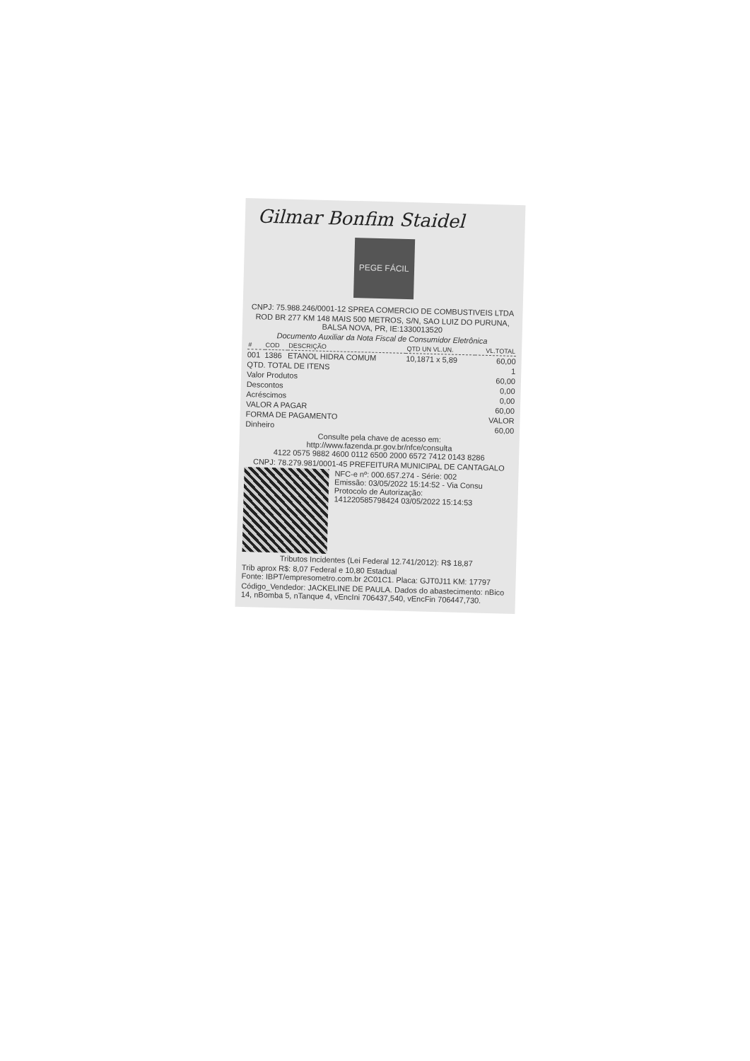Gilmar Bonfim Staidel
PEGE FÁCIL
CNPJ: 75.988.246/0001-12 SPREA COMERCIO DE COMBUSTIVEIS LTDA
ROD BR 277 KM 148 MAIS 500 METROS, S/N, SAO LUIZ DO PURUNA, BALSA NOVA, PR, IE:1330013520
Documento Auxiliar da Nota Fiscal de Consumidor Eletrônica
| # | COD | DESCRIÇÃO | QTD UN VL.UN. | VL.TOTAL |
| --- | --- | --- | --- | --- |
| 001 | 1386 | ETANOL HIDRA COMUM | 10,1871 x 5,89 | 60,00 |
| QTD. TOTAL DE ITENS | 1 |
| Valor Produtos | 60,00 |
| Descontos | 0,00 |
| Acréscimos | 0,00 |
| VALOR A PAGAR | 60,00 |
| FORMA DE PAGAMENTO | VALOR |
| Dinheiro | 60,00 |
Consulte pela chave de acesso em:
http://www.fazenda.pr.gov.br/nfce/consulta
4122 0575 9882 4600 0112 6500 2000 6572 7412 0143 8286
CNPJ: 78.279.981/0001-45 PREFEITURA MUNICIPAL DE CANTAGALO
NFC-e nº: 000.657.274 - Série: 002
Emissão: 03/05/2022 15:14:52 - Via Consu
Protocolo de Autorização:
141220585798424 03/05/2022 15:14:53
Tributos Incidentes (Lei Federal 12.741/2012): R$ 18,87
Trib aprox R$: 8,07 Federal e 10,80 Estadual
Fonte: IBPT/empresometro.com.br 2C01C1. Placa: GJT0J11 KM: 17797
Código_Vendedor: JACKELINE DE PAULA. Dados do abastecimento: nBico 14, nBomba 5, nTanque 4, vEncIni 706437,540, vEncFin 706447,730.